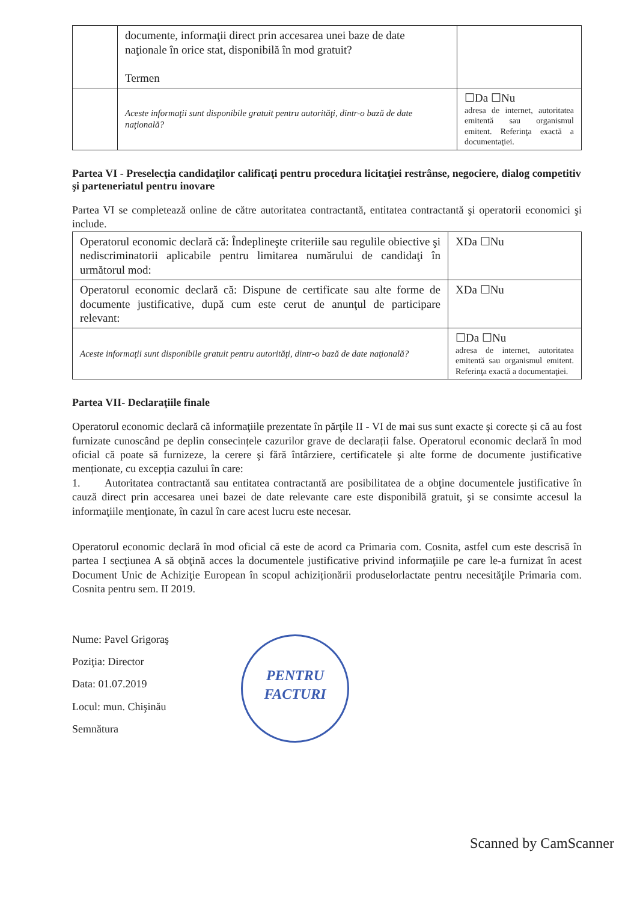| | documente, informaţii direct prin accesarea unei baze de date naţionale în orice stat, disponibilă în mod gratuit? Termen | |
| | Aceste informaţii sunt disponibile gratuit pentru autorităţi, dintr-o bază de date naţională? | ☐Da ☐Nu adresa de internet, autoritatea emitentă sau organismul emitent. Referinţa exactă a documentaţiei. |
Partea VI - Preselecţia candidaţilor calificaţi pentru procedura licitaţiei restrânse, negociere, dialog competitiv şi parteneriatul pentru inovare
Partea VI se completează online de către autoritatea contractantă, entitatea contractantă şi operatorii economici şi include.
| Operatorul economic declară că: Îndeplineşte criteriile sau regulile obiective şi nediscriminatorii aplicabile pentru limitarea numărului de candidaţi în următorul mod: | XDa ☐Nu |
| Operatorul economic declară că: Dispune de certificate sau alte forme de documente justificative, după cum este cerut de anunţul de participare relevant: | XDa ☐Nu |
| Aceste informaţii sunt disponibile gratuit pentru autorităţi, dintr-o bază de date naţională? | ☐Da ☐Nu adresa de internet, autoritatea emitentă sau organismul emitent. Referinţa exactă a documentaţiei. |
Partea VII- Declaraţiile finale
Operatorul economic declară că informaţiile prezentate în părţile II - VI de mai sus sunt exacte şi corecte și că au fost furnizate cunoscând pe deplin consecințele cazurilor grave de declarații false. Operatorul economic declară în mod oficial că poate să furnizeze, la cerere şi fără întârziere, certificatele şi alte forme de documente justificative menționate, cu excepția cazului în care:
1. Autoritatea contractantă sau entitatea contractantă are posibilitatea de a obţine documentele justificative în cauză direct prin accesarea unei bazei de date relevante care este disponibilă gratuit, şi se consimte accesul la informaţiile menţionate, în cazul în care acest lucru este necesar.
Operatorul economic declară în mod oficial că este de acord ca Primaria com. Cosnita, astfel cum este descrisă în partea I secţiunea A să obţină acces la documentele justificative privind informaţiile pe care le-a furnizat în acest Document Unic de Achiziţie European în scopul achiziționării produselorlactate pentru necesităţile Primaria com. Cosnita pentru sem. II 2019.
Nume: Pavel Grigoraş
Poziţia: Director
Data: 01.07.2019
Locul: mun. Chişinău
Semnătura
PENTRU
FACTURI
Scanned by CamScanner